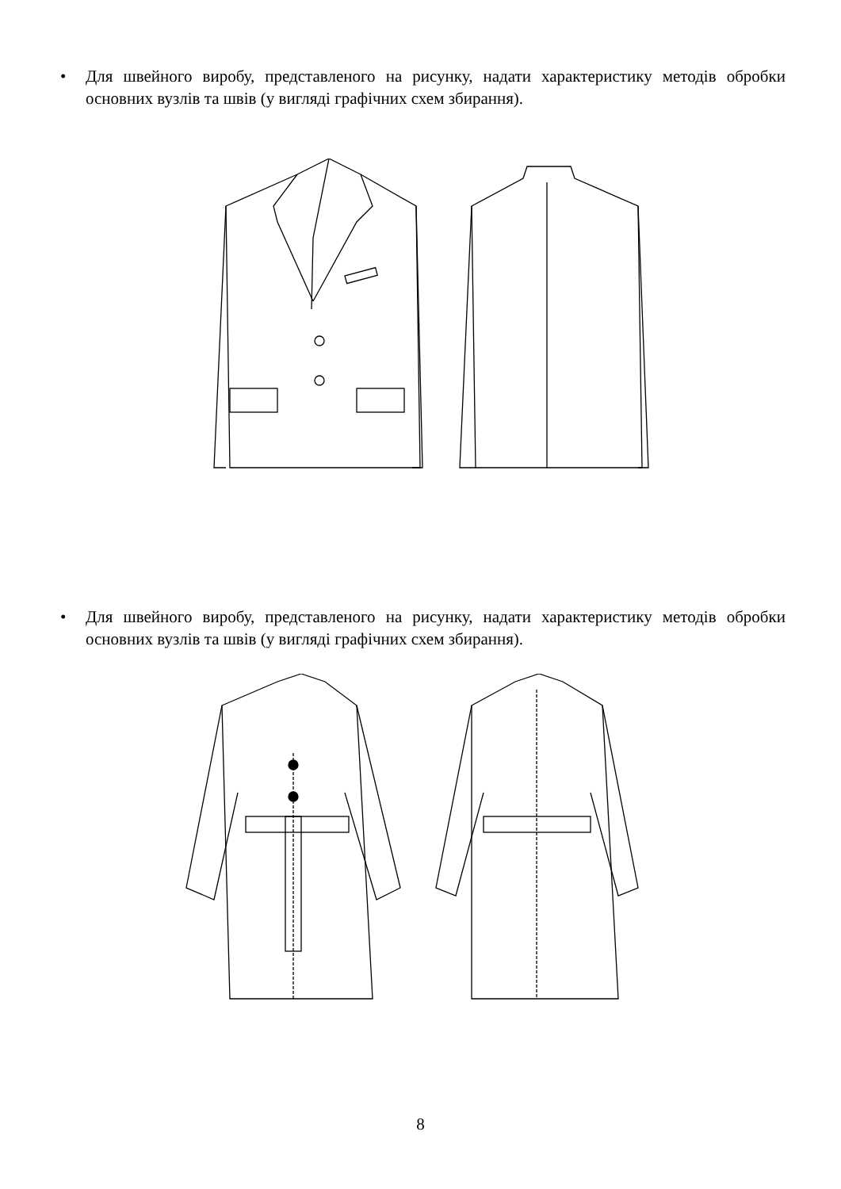• Для швейного виробу, представленого на рисунку, надати характеристику методів обробки основних вузлів та швів (у вигляді графічних схем збирання).
• Для швейного виробу, представленого на рисунку, надати характеристику методів обробки основних вузлів та швів (у вигляді графічних схем збирання).
8